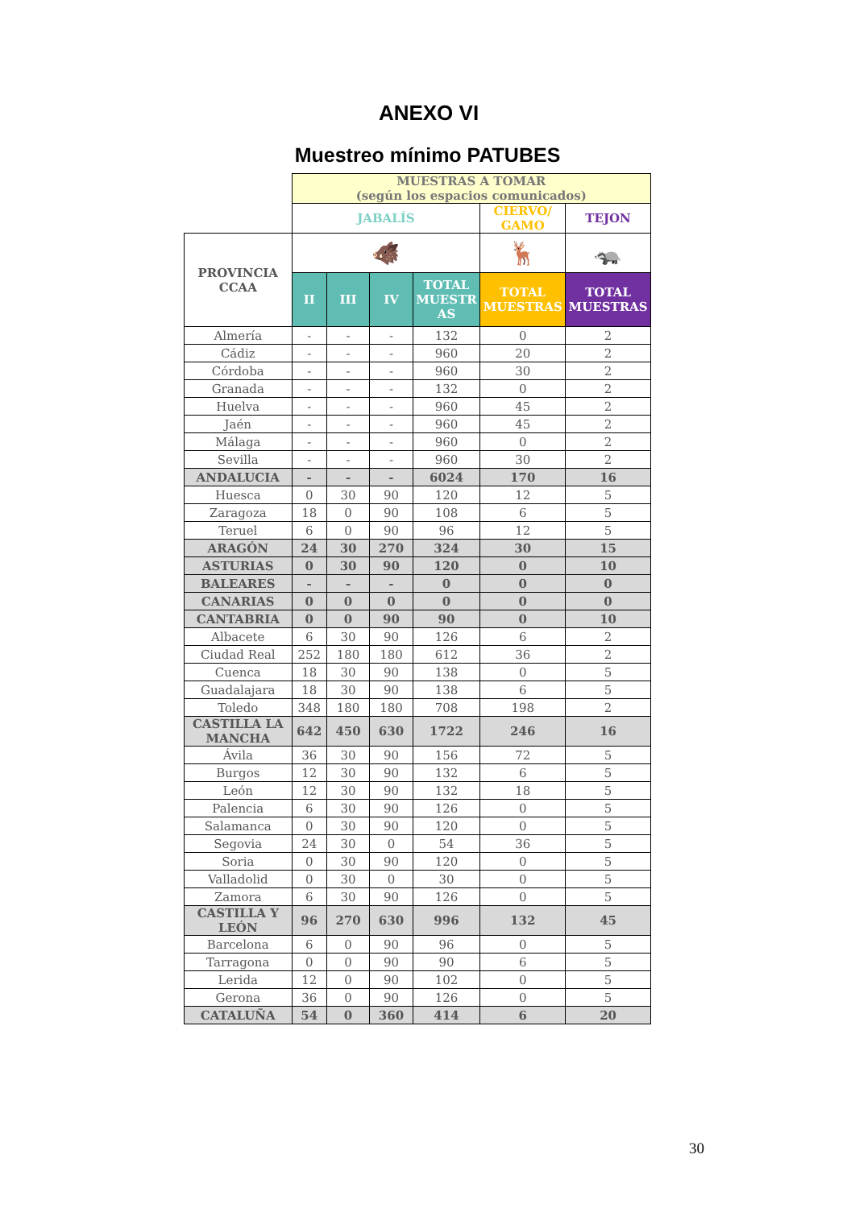ANEXO VI
Muestreo mínimo PATUBES
| | MUESTRAS A TOMAR (según los espacios comunicados) | | | | | |
| | JABALÍS | | | | CIERVO/ GAMO | TEJON |
| PROVINCIA CCAA | 🐗 | | | | 🦌 | 🦡 |
| | II | III | IV | TOTAL MUESTR AS | TOTAL MUESTRAS | TOTAL MUESTRAS |
| Almería | - | - | - | 132 | 0 | 2 |
| Cádiz | - | - | - | 960 | 20 | 2 |
| Córdoba | - | - | - | 960 | 30 | 2 |
| Granada | - | - | - | 132 | 0 | 2 |
| Huelva | - | - | - | 960 | 45 | 2 |
| Jaén | - | - | - | 960 | 45 | 2 |
| Málaga | - | - | - | 960 | 0 | 2 |
| Sevilla | - | - | - | 960 | 30 | 2 |
| ANDALUCIA | - | - | - | 6024 | 170 | 16 |
| Huesca | 0 | 30 | 90 | 120 | 12 | 5 |
| Zaragoza | 18 | 0 | 90 | 108 | 6 | 5 |
| Teruel | 6 | 0 | 90 | 96 | 12 | 5 |
| ARAGÓN | 24 | 30 | 270 | 324 | 30 | 15 |
| ASTURIAS | 0 | 30 | 90 | 120 | 0 | 10 |
| BALEARES | - | - | - | 0 | 0 | 0 |
| CANARIAS | 0 | 0 | 0 | 0 | 0 | 0 |
| CANTABRIA | 0 | 0 | 90 | 90 | 0 | 10 |
| Albacete | 6 | 30 | 90 | 126 | 6 | 2 |
| Ciudad Real | 252 | 180 | 180 | 612 | 36 | 2 |
| Cuenca | 18 | 30 | 90 | 138 | 0 | 5 |
| Guadalajara | 18 | 30 | 90 | 138 | 6 | 5 |
| Toledo | 348 | 180 | 180 | 708 | 198 | 2 |
| CASTILLA LA MANCHA | 642 | 450 | 630 | 1722 | 246 | 16 |
| Ávila | 36 | 30 | 90 | 156 | 72 | 5 |
| Burgos | 12 | 30 | 90 | 132 | 6 | 5 |
| León | 12 | 30 | 90 | 132 | 18 | 5 |
| Palencia | 6 | 30 | 90 | 126 | 0 | 5 |
| Salamanca | 0 | 30 | 90 | 120 | 0 | 5 |
| Segovia | 24 | 30 | 0 | 54 | 36 | 5 |
| Soria | 0 | 30 | 90 | 120 | 0 | 5 |
| Valladolid | 0 | 30 | 0 | 30 | 0 | 5 |
| Zamora | 6 | 30 | 90 | 126 | 0 | 5 |
| CASTILLA Y LEÓN | 96 | 270 | 630 | 996 | 132 | 45 |
| Barcelona | 6 | 0 | 90 | 96 | 0 | 5 |
| Tarragona | 0 | 0 | 90 | 90 | 6 | 5 |
| Lerida | 12 | 0 | 90 | 102 | 0 | 5 |
| Gerona | 36 | 0 | 90 | 126 | 0 | 5 |
| CATALUÑA | 54 | 0 | 360 | 414 | 6 | 20 |
30